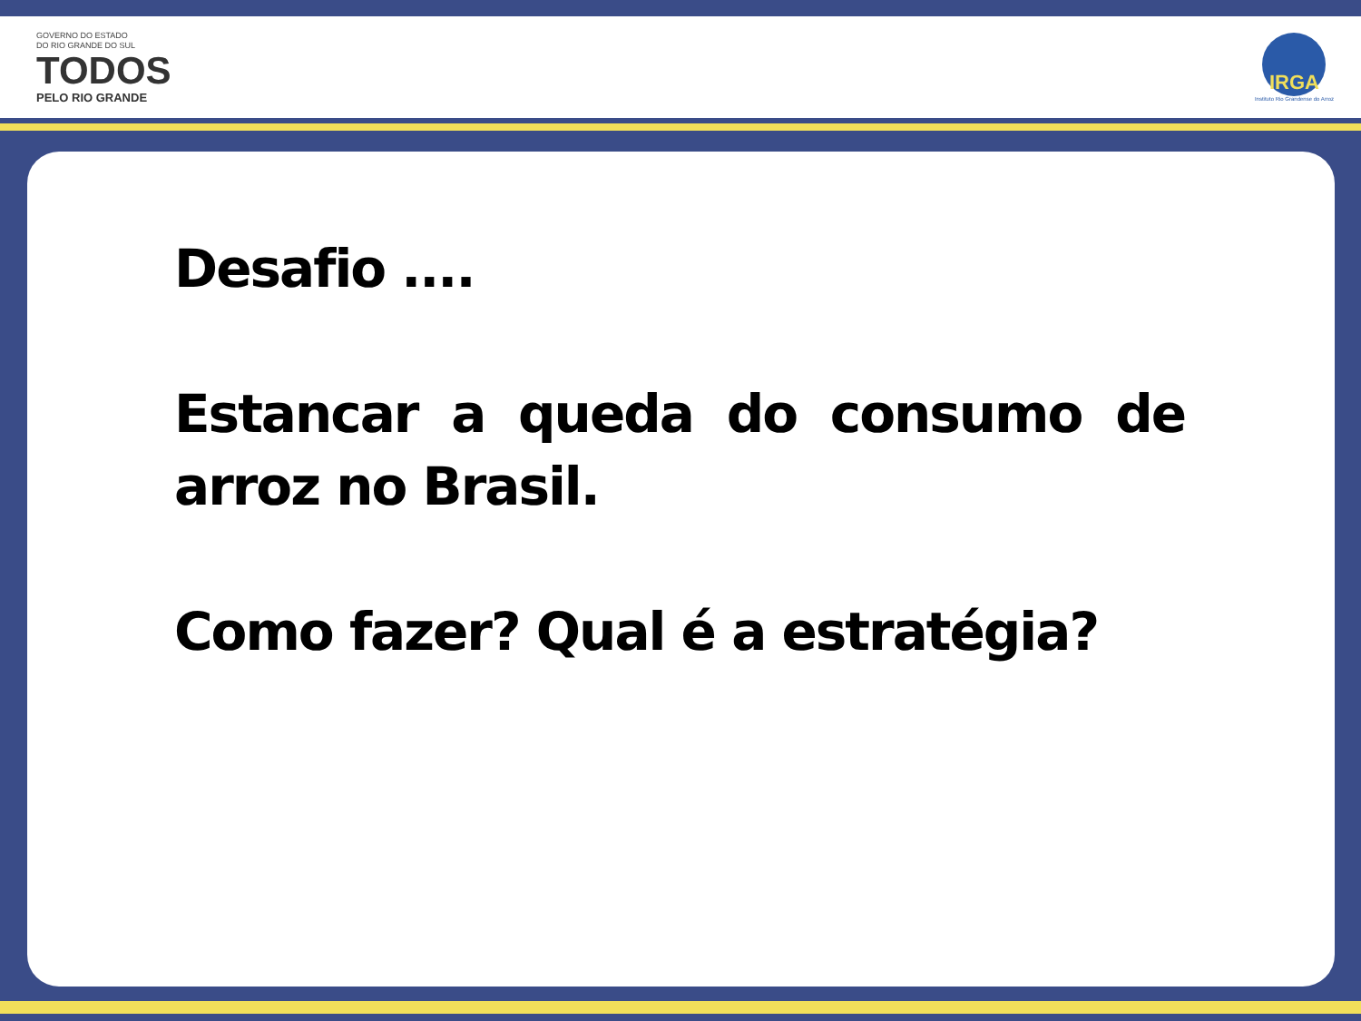GOVERNO DO ESTADO
DO RIO GRANDE DO SUL
TODOS
PELO RIO GRANDE
IRGA
Instituto Rio Grandense do Arroz
Desafio ....
Estancar a queda do consumo de arroz no Brasil.
Como fazer? Qual é a estratégia?